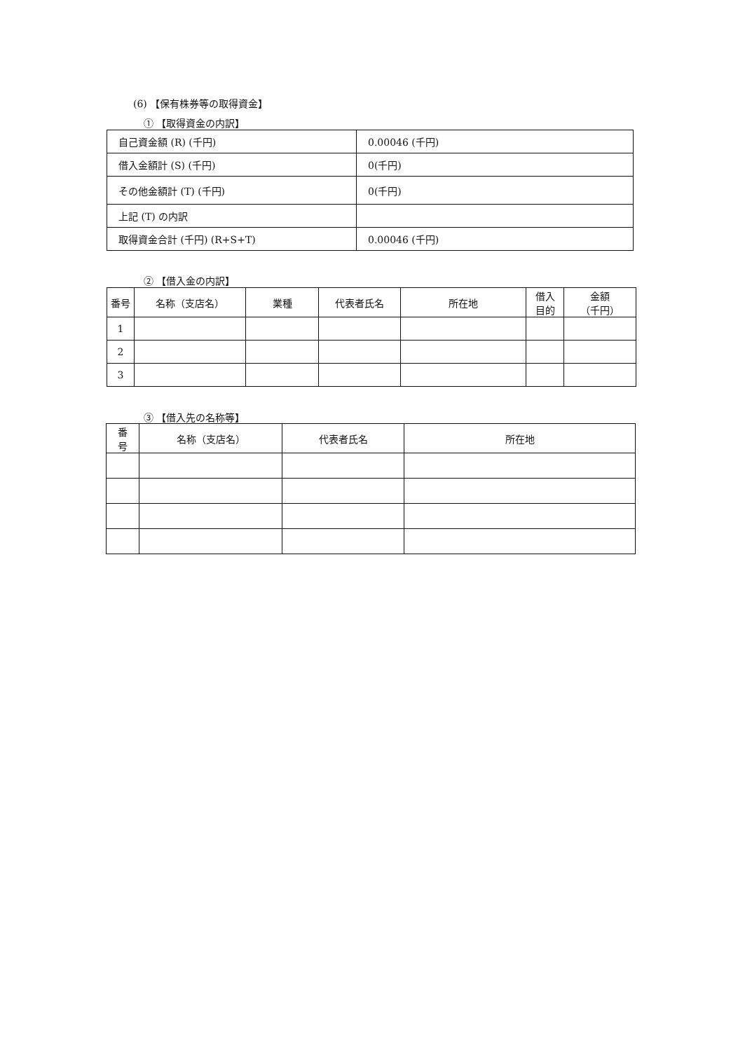(6) 【保有株券等の取得資金】
① 【取得資金の内訳】
| 自己資金額 (R) (千円) | 0.00046 (千円) |
| 借入金額計 (S) (千円) | 0(千円) |
| その他金額計 (T) (千円) | 0(千円) |
| 上記 (T) の内訳 | |
| 取得資金合計 (千円) (R+S+T) | 0.00046 (千円) |
② 【借入金の内訳】
| 番号 | 名称（支店名） | 業種 | 代表者氏名 | 所在地 | 借入 目的 | 金額 （千円） |
| --- | --- | --- | --- | --- | --- | --- |
| 1 | | | | | | |
| 2 | | | | | | |
| 3 | | | | | | |
③ 【借入先の名称等】
| 番 号 | 名称（支店名） | 代表者氏名 | 所在地 |
| --- | --- | --- | --- |